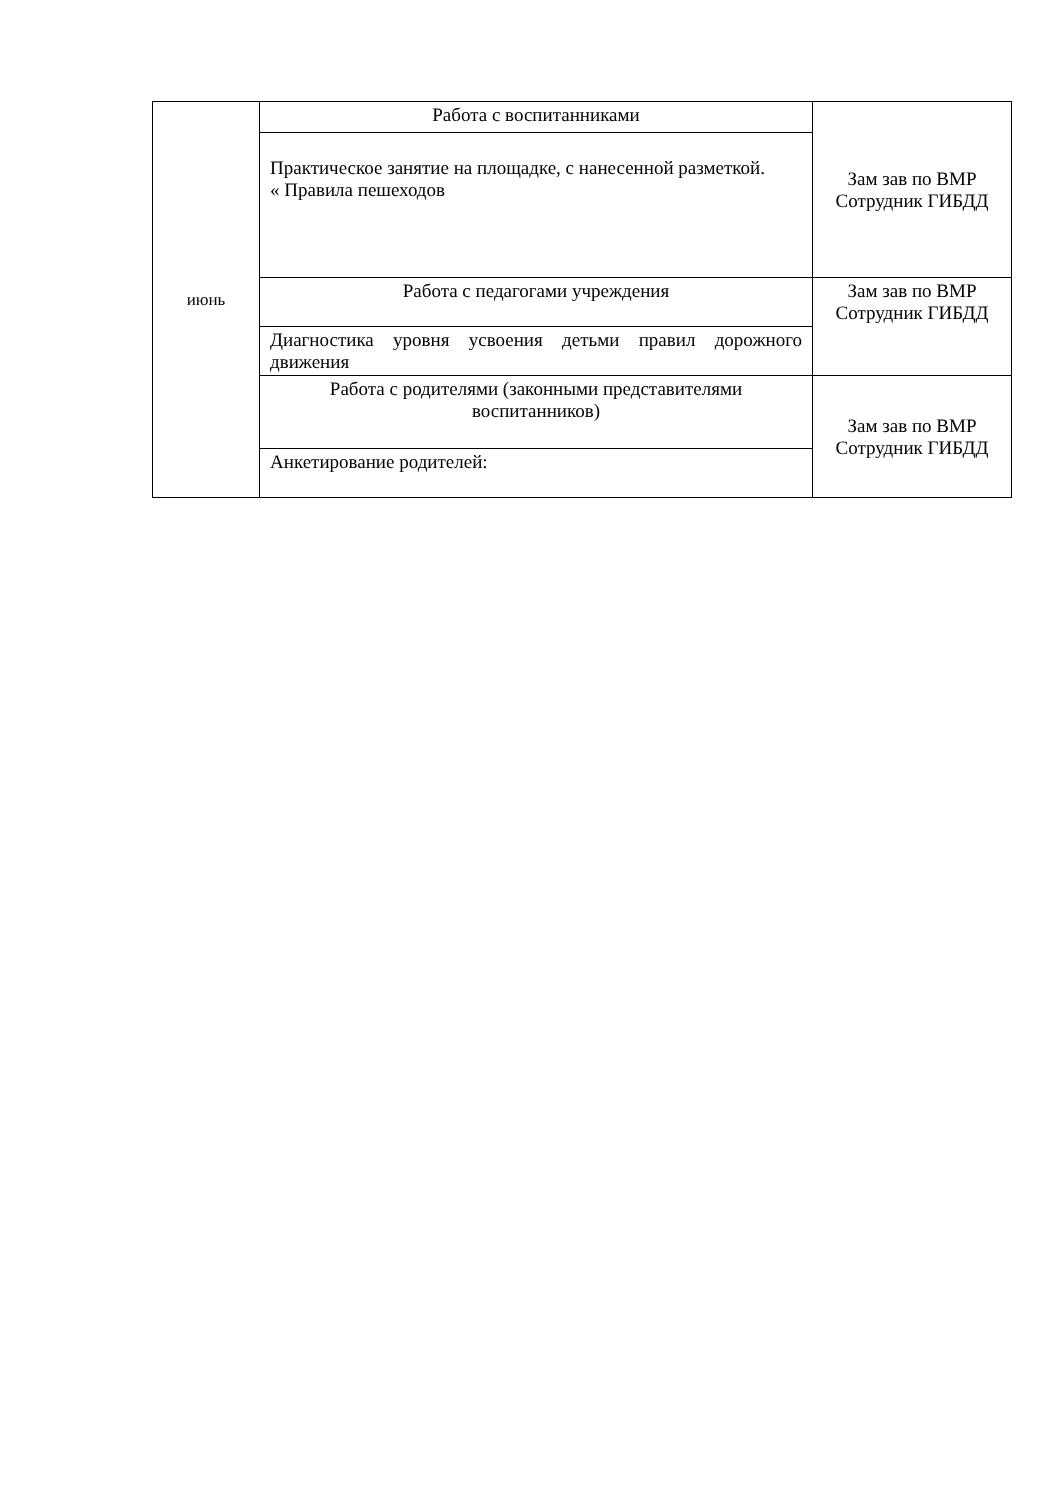| июнь | Работа с воспитанниками | Зам зав по ВМР Сотрудник ГИБДД |
| | Практическое занятие на площадке, с нанесенной разметкой. « Правила пешеходов | |
| | Работа с педагогами учреждения | Зам зав по ВМР Сотрудник ГИБДД |
| | Диагностика уровня усвоения детьми правил дорожного движения | |
| | Работа с родителями (законными представителями воспитанников) | Зам зав по ВМР Сотрудник ГИБДД |
| | Анкетирование родителей: | |